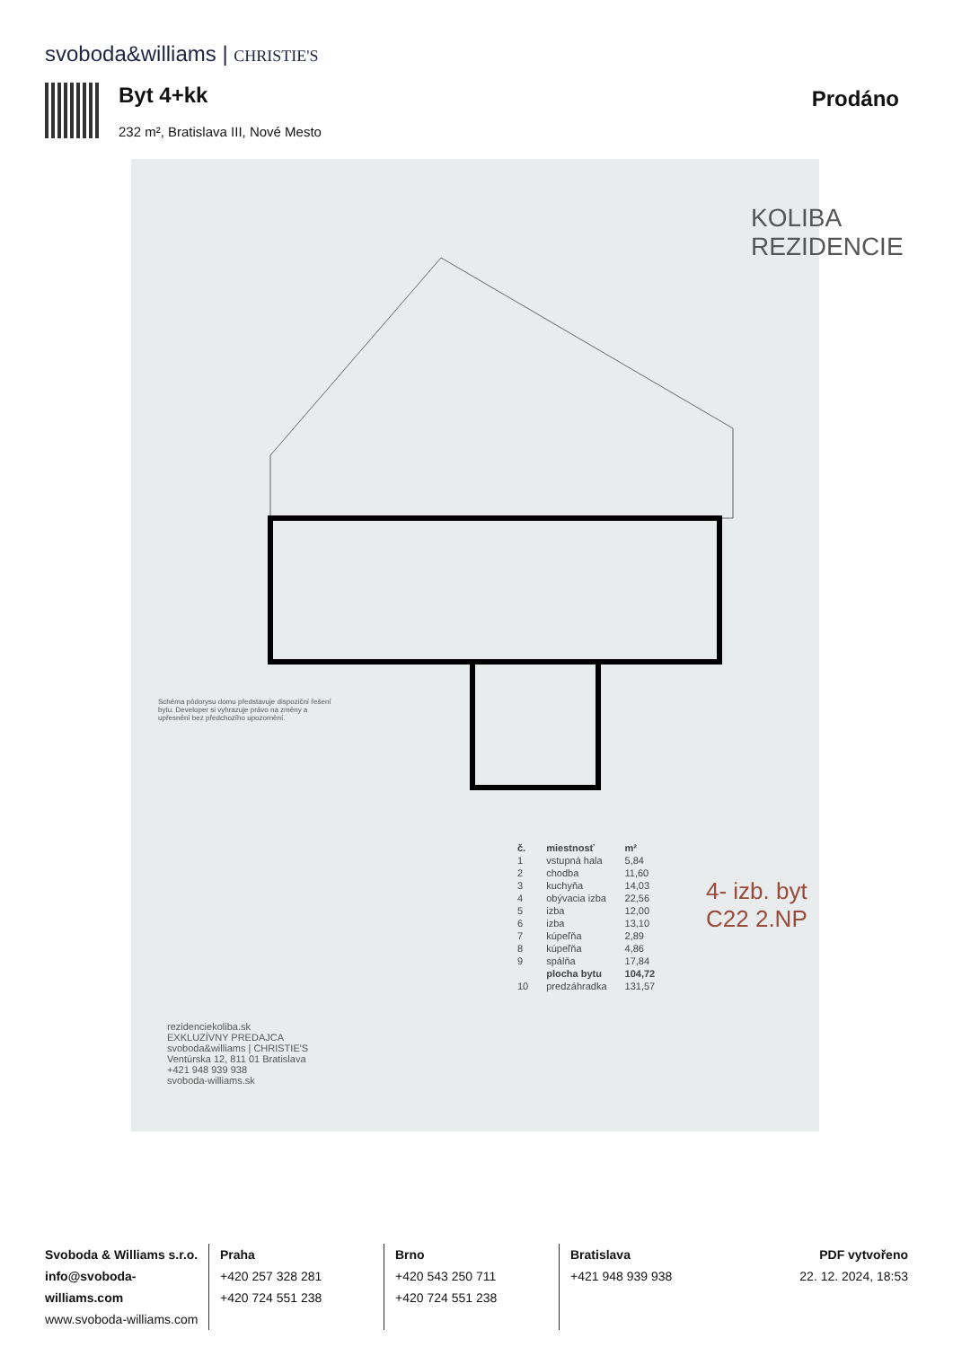svoboda&williams | CHRISTIE'S
Byt 4+kk
232 m², Bratislava III, Nové Mesto
Prodáno
KOLIBA REZIDENCIE
4- izb. byt C22 2.NP
| č. | miestnosť | m² |
| --- | --- | --- |
| 1 | vstupná hala | 5,84 |
| 2 | chodba | 11,60 |
| 3 | kuchyňa | 14,03 |
| 4 | obývacia izba | 22,56 |
| 5 | izba | 12,00 |
| 6 | izba | 13,10 |
| 7 | kúpeľňa | 2,89 |
| 8 | kúpeľňa | 4,86 |
| 9 | spálňa | 17,84 |
| | plocha bytu | 104,72 |
| 10 | predzáhradka | 131,57 |
rezidenciekoliba.sk
EXKLUZÍVNY PREDAJCA
svoboda&williams | CHRISTIE'S
Ventúrska 12, 811 01 Bratislava
+421 948 939 938
svoboda-williams.sk
Schéma pôdorysu domu představuje dispoziční řešení bytu. Developer si vyhrazuje právo na změny a upřesnění bez předchozího upozornění.
Svoboda & Williams s.r.o.
info@svoboda-williams.com
www.svoboda-williams.com
Praha
+420 257 328 281
+420 724 551 238
Brno
+420 543 250 711
+420 724 551 238
Bratislava
+421 948 939 938
PDF vytvořeno
22. 12. 2024, 18:53